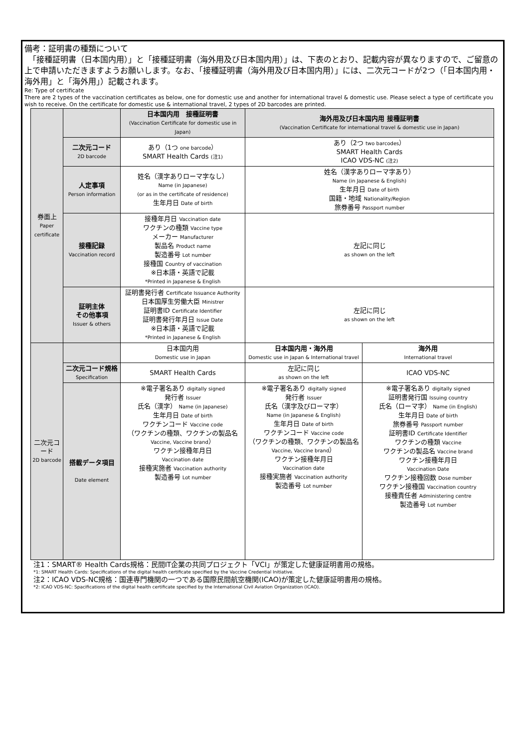備考：証明書の種類について
　「接種証明書（日本国内用）」と「接種証明書（海外用及び日本国内用）」は、下表のとおり、記載内容が異なりますので、ご留意の上で申請いただきますようお願いします。なお、「接種証明書（海外用及び日本国内用）」には、二次元コードが2つ（「日本国内用・海外用」と「海外用」）記載されます。
Re: Type of certificate
There are 2 types of the vaccination certificates as below, one for domestic use and another for international travel & domestic use. Please select a type of certificate you wish to receive. On the certificate for domestic use & international travel, 2 types of 2D barcodes are printed.
| 券面上 Paper certificate | | 日本国内用 接種証明書 (Vaccination Certificate for domestic use in Japan) | 海外用及び日本国内用 接種証明書 (Vaccination Certificate for international travel & domestic use in Japan) | |
| --- | --- | --- | --- | --- |
| | 二次元コード 2D barcode | あり（1つ one barcode ） SMART Health Cards (注1) | あり（2つ two barcodes ） SMART Health Cards ICAO VDS-NC (注2) | |
| | 人定事項 Person information | 姓名（漢字ありローマ字なし） Name (in Japanese) (or as in the certificate of residence) 生年月日 Date of birth | 姓名（漢字ありローマ字あり） Name (in Japanese & English) 生年月日 Date of birth 国籍・地域 Nationality/Region 旅券番号 Passport number | |
| | 接種記録 Vaccination record | 接種年月日 Vaccination date ワクチンの種類 Vaccine type メーカー Manufacturer 製品名 Product name 製造番号 Lot number 接種国 Country of vaccination ※日本語・英語で記載 *Printed in Japanese & English | 左記に同じ as shown on the left | |
| | 証明主体 その他事項 Issuer & others | 証明書発行者 Certificate Issuance Authority 日本国厚生労働大臣 Ministrer 証明書ID Certificate Identifier 証明書発行年月日 Issue Date ※日本語・英語で記載 *Printed in Japanese & English | 左記に同じ as shown on the left | |
| 二次元コード 2D barcode | | 日本国内用 Domestic use in Japan | 日本国内用・海外用 Domestic use in Japan & International travel | 海外用 International travel |
| | 二次元コード規格 Specification | SMART Health Cards | 左記に同じ as shown on the left | ICAO VDS-NC |
| | 搭載データ項目 Date element | ※電子署名あり digitally signed 発行者 Issuer 氏名（漢字） Name (in Japanese) 生年月日 Date of birth ワクチンコード Vaccine code （ワクチンの種類、ワクチンの製品名 Vaccine, Vaccine brand ） ワクチン接種年月日 Vaccination date 接種実施者 Vaccination authority 製造番号 Lot number | ※電子署名あり digitally signed 発行者 Issuer 氏名（漢字及びローマ字） Name (in Japanese & English) 生年月日 Date of birth ワクチンコード Vaccine code （ワクチンの種類、ワクチンの製品名 Vaccine, Vaccine brand ） ワクチン接種年月日 Vaccination date 接種実施者 Vaccination authority 製造番号 Lot number | ※電子署名あり digitally signed 証明書発行国 Issuing country 氏名（ローマ字） Name (in English) 生年月日 Date of birth 旅券番号 Passport number 証明書ID Certificate Identifier ワクチンの種類 Vaccine ワクチンの製品名 Vaccine brand ワクチン接種年月日 Vaccination Date ワクチン接種回数 Dose number ワクチン接種国 Vaccination country 接種責任者 Administering centre 製造番号 Lot number |
注1：SMART® Health Cards規格：民間IT企業の共同プロジェクト「VCI」が策定した健康証明書用の規格。
*1: SMART Health Cards: Specifications of the digital health certificate specified by the Vaccine Credential Initiative.
注2：ICAO VDS-NC規格：国連専門機関の一つである国際民間航空機関(ICAO)が策定した健康証明書用の規格。
*2: ICAO VDS-NC: Spacifications of the digital health certificate specified by the International Civil Aviation Organization (ICAO).